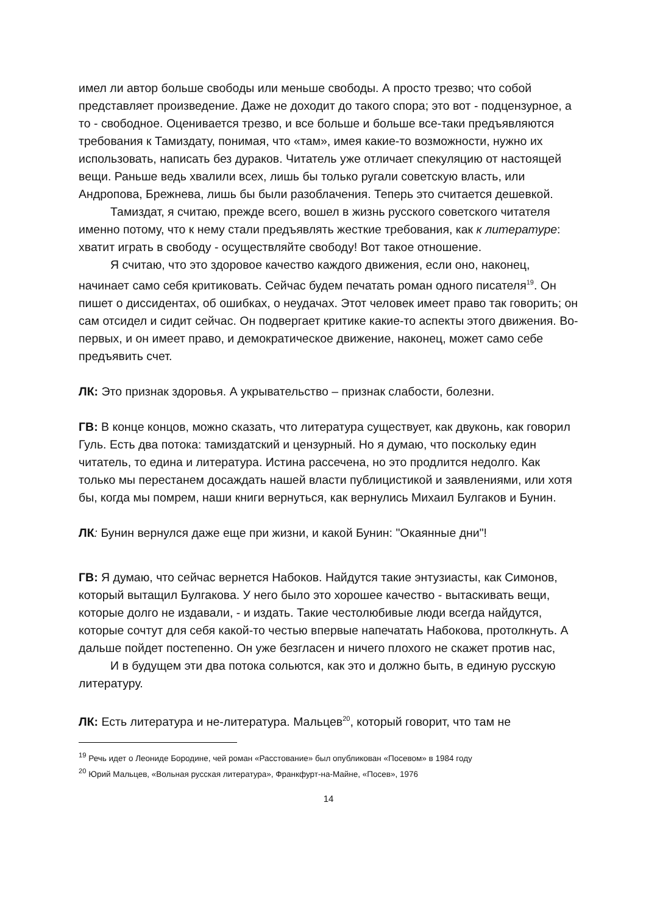имел ли автор больше свободы или меньше свободы. А просто трезво; что собой представляет произведение. Даже не доходит до такого спора; это вот - подцензурное, а то - свободное. Оценивается трезво, и все больше и больше все-таки предъявляются требования к Тамиздату, понимая, что «там», имея какие-то возможности, нужно их использовать, написать без дураков. Читатель уже отличает спекуляцию от настоящей вещи. Раньше ведь хвалили всех, лишь бы только ругали советскую власть, или Андропова, Брежнева, лишь бы были разоблачения. Теперь это считается дешевкой.
Тамиздат, я считаю, прежде всего, вошел в жизнь русского советского читателя именно потому, что к нему стали предъявлять жесткие требования, как к литературе: хватит играть в свободу - осуществляйте свободу! Вот такое отношение.
Я считаю, что это здоровое качество каждого движения, если оно, наконец, начинает само себя критиковать. Сейчас будем печатать роман одного писателя<sup>19</sup>. Он пишет о диссидентах, об ошибках, о неудачах. Этот человек имеет право так говорить; он сам отсидел и сидит сейчас. Он подвергает критике какие-то аспекты этого движения. Во-первых, и он имеет право, и демократическое движение, наконец, может само себе предъявить счет.
ЛК: Это признак здоровья. А укрывательство – признак слабости, болезни.
ГВ: В конце концов, можно сказать, что литература существует, как двуконь, как говорил Гуль. Есть два потока: тамиздатский и цензурный. Но я думаю, что поскольку един читатель, то едина и литература. Истина рассечена, но это продлится недолго. Как только мы перестанем досаждать нашей власти публицистикой и заявлениями, или хотя бы, когда мы помрем, наши книги вернуться, как вернулись Михаил Булгаков и Бунин.
ЛК: Бунин вернулся даже еще при жизни, и какой Бунин: "Окаянные дни"!
ГВ: Я думаю, что сейчас вернется Набоков. Найдутся такие энтузиасты, как Симонов, который вытащил Булгакова. У него было это хорошее качество - вытаскивать вещи, которые долго не издавали, - и издать. Такие честолюбивые люди всегда найдутся, которые сочтут для себя какой-то честью впервые напечатать Набокова, протолкнуть. А дальше пойдет постепенно. Он уже безгласен и ничего плохого не скажет против нас,
И в будущем эти два потока сольются, как это и должно быть, в единую русскую литературу.
ЛК: Есть литература и не-литература. Мальцев<sup>20</sup>, который говорит, что там не
<sup>19</sup> Речь идет о Леониде Бородине, чей роман «Расстование» был опубликован «Посевом» в 1984 году
<sup>20</sup> Юрий Мальцев, «Вольная русская литература», Франкфурт-на-Майне, «Посев», 1976
14